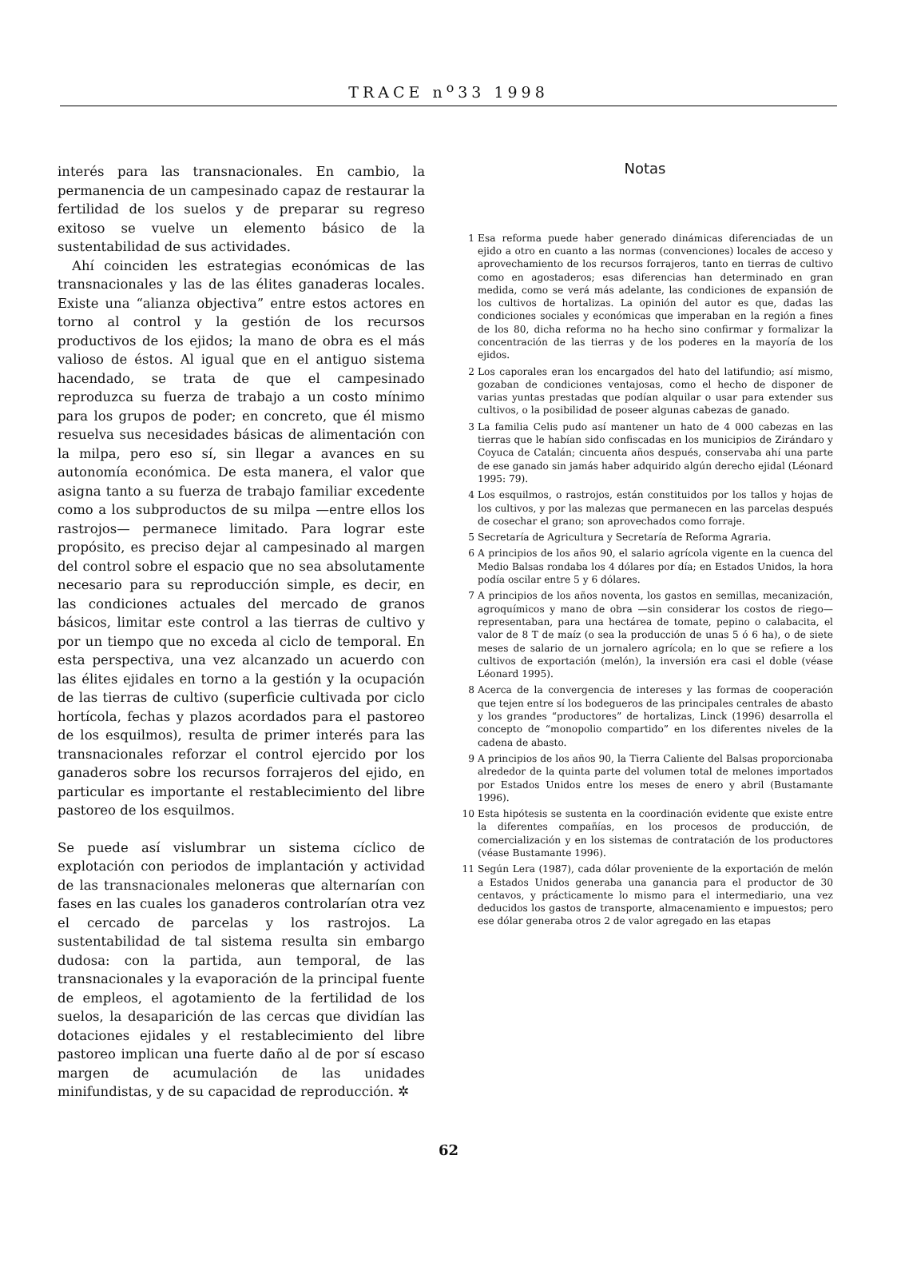TRACE n<sup>o</sup>33 1998
interés para las transnacionales. En cambio, la permanencia de un campesinado capaz de restaurar la fertilidad de los suelos y de preparar su regreso exitoso se vuelve un elemento básico de la sustentabilidad de sus actividades.
Ahí coinciden les estrategias económicas de las transnacionales y las de las élites ganaderas locales. Existe una “alianza objectiva” entre estos actores en torno al control y la gestión de los recursos productivos de los ejidos; la mano de obra es el más valioso de éstos. Al igual que en el antiguo sistema hacendado, se trata de que el campesinado reproduzca su fuerza de trabajo a un costo mínimo para los grupos de poder; en concreto, que él mismo resuelva sus necesidades básicas de alimentación con la milpa, pero eso sí, sin llegar a avances en su autonomía económica. De esta manera, el valor que asigna tanto a su fuerza de trabajo familiar excedente como a los subproductos de su milpa —entre ellos los rastrojos— permanece limitado. Para lograr este propósito, es preciso dejar al campesinado al margen del control sobre el espacio que no sea absolutamente necesario para su reproducción simple, es decir, en las condiciones actuales del mercado de granos básicos, limitar este control a las tierras de cultivo y por un tiempo que no exceda al ciclo de temporal. En esta perspectiva, una vez alcanzado un acuerdo con las élites ejidales en torno a la gestión y la ocupación de las tierras de cultivo (superficie cultivada por ciclo hortícola, fechas y plazos acordados para el pastoreo de los esquilmos), resulta de primer interés para las transnacionales reforzar el control ejercido por los ganaderos sobre los recursos forrajeros del ejido, en particular es importante el restablecimiento del libre pastoreo de los esquilmos.
Se puede así vislumbrar un sistema cíclico de explotación con periodos de implantación y actividad de las transnacionales meloneras que alternarían con fases en las cuales los ganaderos controlarían otra vez el cercado de parcelas y los rastrojos. La sustentabilidad de tal sistema resulta sin embargo dudosa: con la partida, aun temporal, de las transnacionales y la evaporación de la principal fuente de empleos, el agotamiento de la fertilidad de los suelos, la desaparición de las cercas que dividían las dotaciones ejidales y el restablecimiento del libre pastoreo implican una fuerte daño al de por sí escaso margen de acumulación de las unidades minifundistas, y de su capacidad de reproducción. ✲
Notas
1 Esa reforma puede haber generado dinámicas diferenciadas de un ejido a otro en cuanto a las normas (convenciones) locales de acceso y aprovechamiento de los recursos forrajeros, tanto en tierras de cultivo como en agostaderos; esas diferencias han determinado en gran medida, como se verá más adelante, las condiciones de expansión de los cultivos de hortalizas. La opinión del autor es que, dadas las condiciones sociales y económicas que imperaban en la región a fines de los 80, dicha reforma no ha hecho sino confirmar y formalizar la concentración de las tierras y de los poderes en la mayoría de los ejidos.
2 Los caporales eran los encargados del hato del latifundio; así mismo, gozaban de condiciones ventajosas, como el hecho de disponer de varias yuntas prestadas que podían alquilar o usar para extender sus cultivos, o la posibilidad de poseer algunas cabezas de ganado.
3 La familia Celis pudo así mantener un hato de 4 000 cabezas en las tierras que le habían sido confiscadas en los municipios de Zirándaro y Coyuca de Catalán; cincuenta años después, conservaba ahí una parte de ese ganado sin jamás haber adquirido algún derecho ejidal (Léonard 1995: 79).
4 Los esquilmos, o rastrojos, están constituidos por los tallos y hojas de los cultivos, y por las malezas que permanecen en las parcelas después de cosechar el grano; son aprovechados como forraje.
5 Secretaría de Agricultura y Secretaría de Reforma Agraria.
6 A principios de los años 90, el salario agrícola vigente en la cuenca del Medio Balsas rondaba los 4 dólares por día; en Estados Unidos, la hora podía oscilar entre 5 y 6 dólares.
7 A principios de los años noventa, los gastos en semillas, mecanización, agroquímicos y mano de obra —sin considerar los costos de riego— representaban, para una hectárea de tomate, pepino o calabacita, el valor de 8 T de maíz (o sea la producción de unas 5 ó 6 ha), o de siete meses de salario de un jornalero agrícola; en lo que se refiere a los cultivos de exportación (melón), la inversión era casi el doble (véase Léonard 1995).
8 Acerca de la convergencia de intereses y las formas de cooperación que tejen entre sí los bodegueros de las principales centrales de abasto y los grandes “productores” de hortalizas, Linck (1996) desarrolla el concepto de “monopolio compartido” en los diferentes niveles de la cadena de abasto.
9 A principios de los años 90, la Tierra Caliente del Balsas proporcionaba alrededor de la quinta parte del volumen total de melones importados por Estados Unidos entre los meses de enero y abril (Bustamante 1996).
10 Esta hipótesis se sustenta en la coordinación evidente que existe entre la diferentes compañías, en los procesos de producción, de comercialización y en los sistemas de contratación de los productores (véase Bustamante 1996).
11 Según Lera (1987), cada dólar proveniente de la exportación de melón a Estados Unidos generaba una ganancia para el productor de 30 centavos, y prácticamente lo mismo para el intermediario, una vez deducidos los gastos de transporte, almacenamiento e impuestos; pero ese dólar generaba otros 2 de valor agregado en las etapas
62